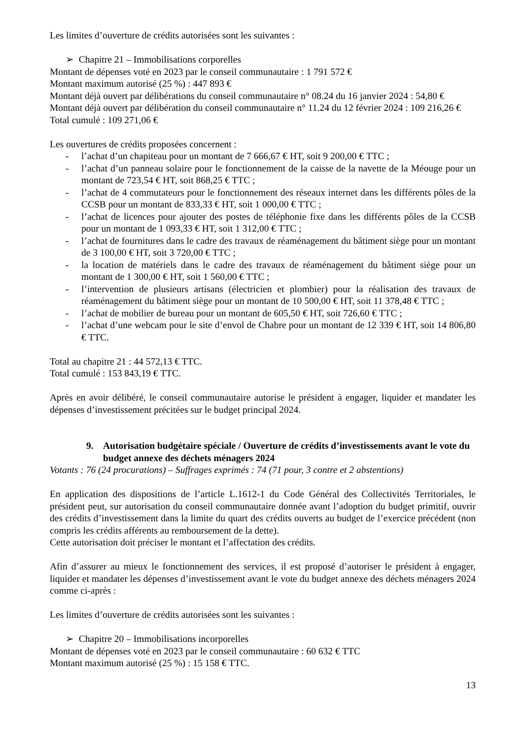Les limites d’ouverture de crédits autorisées sont les suivantes :
➢ Chapitre 21 – Immobilisations corporelles
Montant de dépenses voté en 2023 par le conseil communautaire : 1 791 572 €
Montant maximum autorisé (25 %) : 447 893 €
Montant déjà ouvert par délibérations du conseil communautaire n° 08.24 du 16 janvier 2024 : 54,80 €
Montant déjà ouvert par délibération du conseil communautaire n° 11.24 du 12 février 2024 : 109 216,26 €
Total cumulé : 109 271,06 €
Les ouvertures de crédits proposées concernent :
- l’achat d’un chapiteau pour un montant de 7 666,67 € HT, soit 9 200,00 € TTC ;
- l’achat d’un panneau solaire pour le fonctionnement de la caisse de la navette de la Méouge pour un montant de 723,54 € HT, soit 868,25 € TTC ;
- l’achat de 4 commutateurs pour le fonctionnement des réseaux internet dans les différents pôles de la CCSB pour un montant de 833,33 € HT, soit 1 000,00 € TTC ;
- l’achat de licences pour ajouter des postes de téléphonie fixe dans les différents pôles de la CCSB pour un montant de 1 093,33 € HT, soit 1 312,00 € TTC ;
- l’achat de fournitures dans le cadre des travaux de réaménagement du bâtiment siège pour un montant de 3 100,00 € HT, soit 3 720,00 € TTC ;
- la location de matériels dans le cadre des travaux de réaménagement du bâtiment siège pour un montant de 1 300,00 € HT, soit 1 560,00 € TTC ;
- l’intervention de plusieurs artisans (électricien et plombier) pour la réalisation des travaux de réaménagement du bâtiment siège pour un montant de 10 500,00 € HT, soit 11 378,48 € TTC ;
- l’achat de mobilier de bureau pour un montant de 605,50 € HT, soit 726,60 € TTC ;
- l’achat d’une webcam pour le site d’envol de Chabre pour un montant de 12 339 € HT, soit 14 806,80 € TTC.
Total au chapitre 21 : 44 572,13 € TTC.
Total cumulé : 153 843,19 € TTC.
Après en avoir délibéré, le conseil communautaire autorise le président à engager, liquider et mandater les dépenses d’investissement précitées sur le budget principal 2024.
9. Autorisation budgétaire spéciale / Ouverture de crédits d’investissements avant le vote du budget annexe des déchets ménagers 2024
Votants : 76 (24 procurations) – Suffrages exprimés : 74 (71 pour, 3 contre et 2 abstentions)
En application des dispositions de l’article L.1612-1 du Code Général des Collectivités Territoriales, le président peut, sur autorisation du conseil communautaire donnée avant l’adoption du budget primitif, ouvrir des crédits d’investissement dans la limite du quart des crédits ouverts au budget de l’exercice précédent (non compris les crédits afférents au remboursement de la dette).
Cette autorisation doit préciser le montant et l’affectation des crédits.
Afin d’assurer au mieux le fonctionnement des services, il est proposé d’autoriser le président à engager, liquider et mandater les dépenses d’investissement avant le vote du budget annexe des déchets ménagers 2024 comme ci-après :
Les limites d’ouverture de crédits autorisées sont les suivantes :
➢ Chapitre 20 – Immobilisations incorporelles
Montant de dépenses voté en 2023 par le conseil communautaire : 60 632 € TTC
Montant maximum autorisé (25 %) : 15 158 € TTC.
13